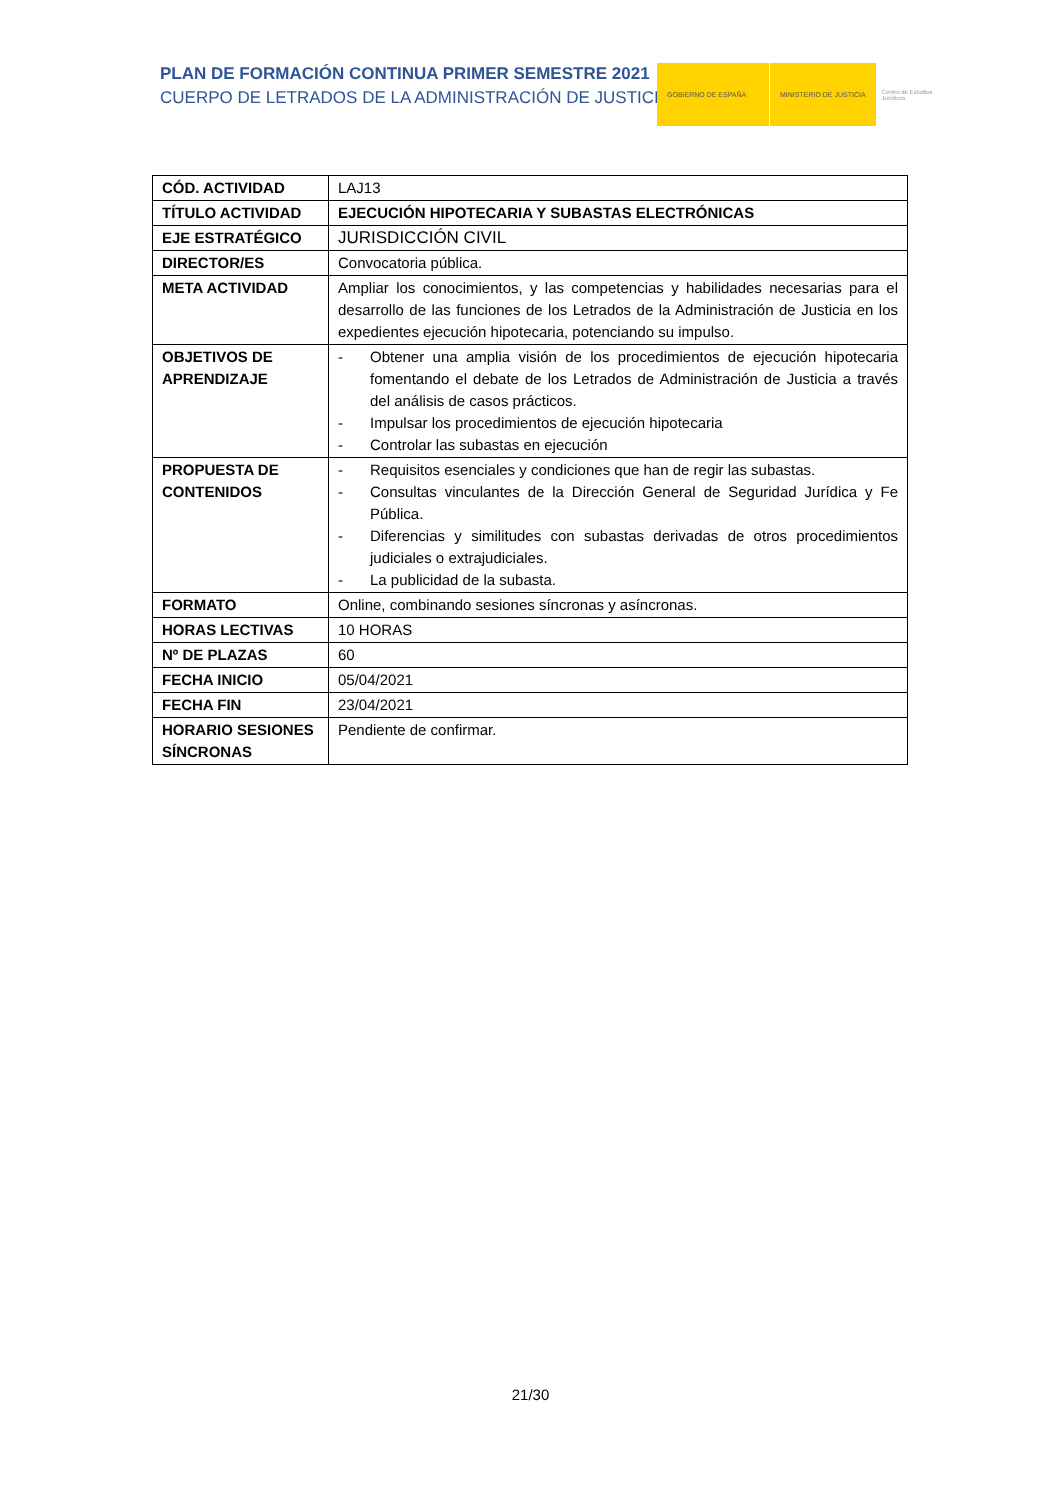PLAN DE FORMACIÓN CONTINUA PRIMER SEMESTRE 2021
CUERPO DE LETRADOS DE LA ADMINISTRACIÓN DE JUSTICIA
GOBIERNO DE ESPAÑA MINISTERIO DE JUSTICIA
Centro de Estudios Jurídicos
| CÓD. ACTIVIDAD | LAJ13 |
| TÍTULO ACTIVIDAD | EJECUCIÓN HIPOTECARIA Y SUBASTAS ELECTRÓNICAS |
| EJE ESTRATÉGICO | JURISDICCIÓN CIVIL |
| DIRECTOR/ES | Convocatoria pública. |
| META ACTIVIDAD | Ampliar los conocimientos, y las competencias y habilidades necesarias para el desarrollo de las funciones de los Letrados de la Administración de Justicia en los expedientes ejecución hipotecaria, potenciando su impulso. |
| OBJETIVOS DE APRENDIZAJE | - Obtener una amplia visión de los procedimientos de ejecución hipotecaria fomentando el debate de los Letrados de Administración de Justicia a través del análisis de casos prácticos. - Impulsar los procedimientos de ejecución hipotecaria - Controlar las subastas en ejecución |
| PROPUESTA DE CONTENIDOS | - Requisitos esenciales y condiciones que han de regir las subastas. - Consultas vinculantes de la Dirección General de Seguridad Jurídica y Fe Pública. - Diferencias y similitudes con subastas derivadas de otros procedimientos judiciales o extrajudiciales. - La publicidad de la subasta. |
| FORMATO | Online, combinando sesiones síncronas y asíncronas. |
| HORAS LECTIVAS | 10 HORAS |
| Nº DE PLAZAS | 60 |
| FECHA INICIO | 05/04/2021 |
| FECHA FIN | 23/04/2021 |
| HORARIO SESIONES SÍNCRONAS | Pendiente de confirmar. |
21/30